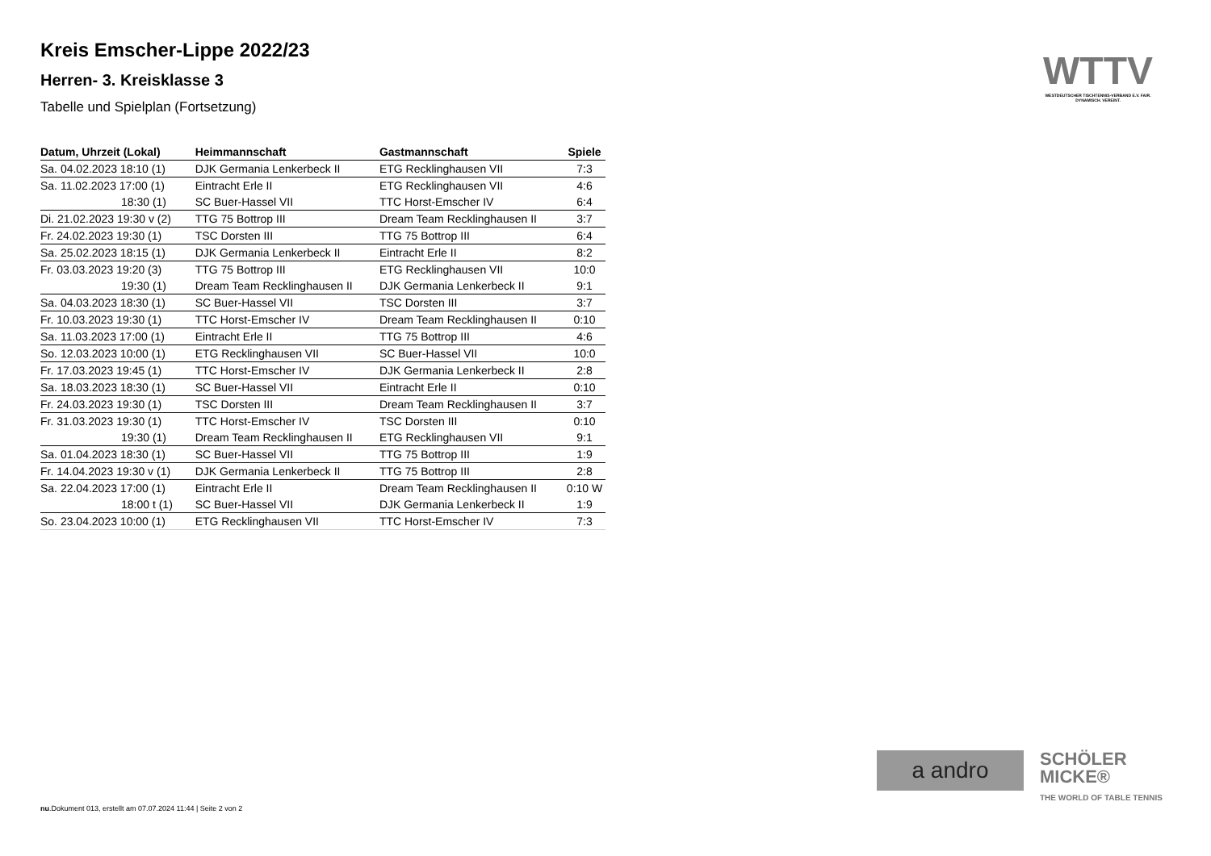Kreis Emscher-Lippe 2022/23
Herren- 3. Kreisklasse 3
Tabelle und Spielplan (Fortsetzung)
WTTV
WESTDEUTSCHER TISCHTENNIS-VERBAND E.V. FAIR. DYNAMISCH. VEREINT.
| Datum, Uhrzeit (Lokal) | Heimmannschaft | Gastmannschaft | Spiele |
| --- | --- | --- | --- |
| Sa. 04.02.2023 18:10 (1) | DJK Germania Lenkerbeck II | ETG Recklinghausen VII | 7:3 |
| Sa. 11.02.2023 17:00 (1) | Eintracht Erle II | ETG Recklinghausen VII | 4:6 |
| 18:30 (1) | SC Buer-Hassel VII | TTC Horst-Emscher IV | 6:4 |
| Di. 21.02.2023 19:30 v (2) | TTG 75 Bottrop III | Dream Team Recklinghausen II | 3:7 |
| Fr. 24.02.2023 19:30 (1) | TSC Dorsten III | TTG 75 Bottrop III | 6:4 |
| Sa. 25.02.2023 18:15 (1) | DJK Germania Lenkerbeck II | Eintracht Erle II | 8:2 |
| Fr. 03.03.2023 19:20 (3) | TTG 75 Bottrop III | ETG Recklinghausen VII | 10:0 |
| 19:30 (1) | Dream Team Recklinghausen II | DJK Germania Lenkerbeck II | 9:1 |
| Sa. 04.03.2023 18:30 (1) | SC Buer-Hassel VII | TSC Dorsten III | 3:7 |
| Fr. 10.03.2023 19:30 (1) | TTC Horst-Emscher IV | Dream Team Recklinghausen II | 0:10 |
| Sa. 11.03.2023 17:00 (1) | Eintracht Erle II | TTG 75 Bottrop III | 4:6 |
| So. 12.03.2023 10:00 (1) | ETG Recklinghausen VII | SC Buer-Hassel VII | 10:0 |
| Fr. 17.03.2023 19:45 (1) | TTC Horst-Emscher IV | DJK Germania Lenkerbeck II | 2:8 |
| Sa. 18.03.2023 18:30 (1) | SC Buer-Hassel VII | Eintracht Erle II | 0:10 |
| Fr. 24.03.2023 19:30 (1) | TSC Dorsten III | Dream Team Recklinghausen II | 3:7 |
| Fr. 31.03.2023 19:30 (1) | TTC Horst-Emscher IV | TSC Dorsten III | 0:10 |
| 19:30 (1) | Dream Team Recklinghausen II | ETG Recklinghausen VII | 9:1 |
| Sa. 01.04.2023 18:30 (1) | SC Buer-Hassel VII | TTG 75 Bottrop III | 1:9 |
| Fr. 14.04.2023 19:30 v (1) | DJK Germania Lenkerbeck II | TTG 75 Bottrop III | 2:8 |
| Sa. 22.04.2023 17:00 (1) | Eintracht Erle II | Dream Team Recklinghausen II | 0:10 W |
| 18:00 t (1) | SC Buer-Hassel VII | DJK Germania Lenkerbeck II | 1:9 |
| So. 23.04.2023 10:00 (1) | ETG Recklinghausen VII | TTC Horst-Emscher IV | 7:3 |
a andro
SCHÖLER
MICKE®
THE WORLD OF TABLE TENNIS
nu.Dokument 013, erstellt am 07.07.2024 11:44 | Seite 2 von 2